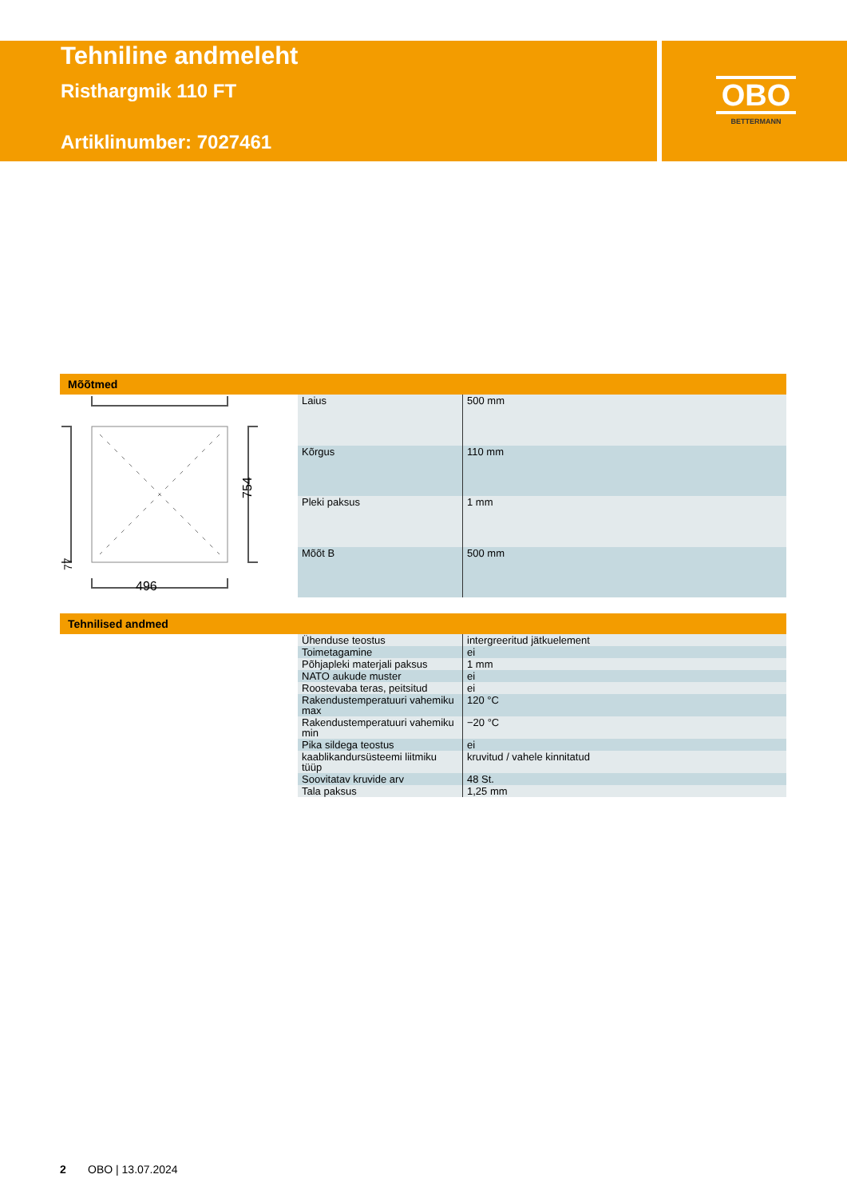Tehniline andmeleht
Risthargmik 110 FT
Artiklinumber: 7027461
OBO
BETTERMANN
Mõõtmed
754
496
77
| Laius | 500 mm |
| Kõrgus | 110 mm |
| Pleki paksus | 1 mm |
| Mõõt B | 500 mm |
Tehnilised andmed
| Ühenduse teostus | intergreeritud jätkuelement |
| Toimetagamine | ei |
| Põhjapleki materjali paksus | 1 mm |
| NATO aukude muster | ei |
| Roostevaba teras, peitsitud | ei |
| Rakendustemperatuuri vahemiku max | 120 °C |
| Rakendustemperatuuri vahemiku min | −20 °C |
| Pika sildega teostus | ei |
| kaablikandursüsteemi liitmiku tüüp | kruvitud / vahele kinnitatud |
| Soovitatav kruvide arv | 48 St. |
| Tala paksus | 1,25 mm |
2 OBO | 13.07.2024